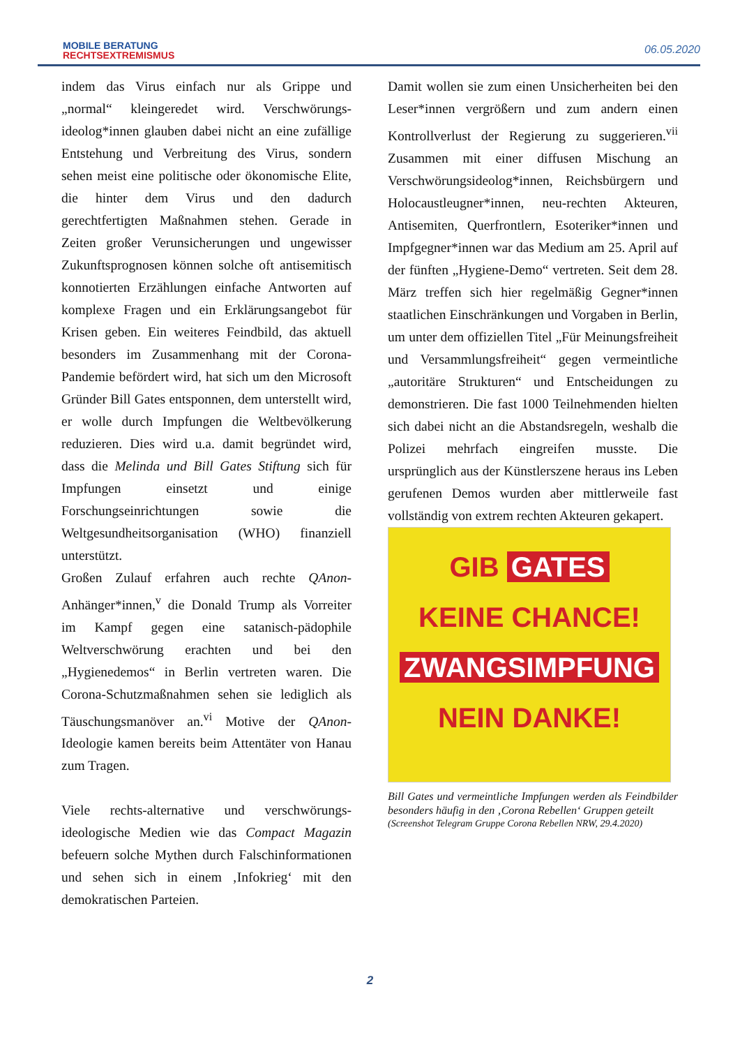MOBILE BERATUNG
RECHTSEXTREMISMUS
06.05.2020
indem das Virus einfach nur als Grippe und „normal“ kleingeredet wird. Verschwörungs-ideolog*innen glauben dabei nicht an eine zufällige Entstehung und Verbreitung des Virus, sondern sehen meist eine politische oder ökonomische Elite, die hinter dem Virus und den dadurch gerechtfertigten Maßnahmen stehen. Gerade in Zeiten großer Verunsicherungen und ungewisser Zukunftsprognosen können solche oft antisemitisch konnotierten Erzählungen einfache Antworten auf komplexe Fragen und ein Erklärungsangebot für Krisen geben. Ein weiteres Feindbild, das aktuell besonders im Zusammenhang mit der Corona-Pandemie befördert wird, hat sich um den Microsoft Gründer Bill Gates entsponnen, dem unterstellt wird, er wolle durch Impfungen die Weltbevölkerung reduzieren. Dies wird u.a. damit begründet wird, dass die Melinda und Bill Gates Stiftung sich für Impfungen einsetzt und einige Forschungseinrichtungen sowie die Weltgesundheitsorganisation (WHO) finanziell unterstützt.
Großen Zulauf erfahren auch rechte QAnon-Anhänger*innen,<sup>v</sup> die Donald Trump als Vorreiter im Kampf gegen eine satanisch-pädophile Weltverschwörung erachten und bei den „Hygienedemos“ in Berlin vertreten waren. Die Corona-Schutzmaßnahmen sehen sie lediglich als Täuschungsmanöver an.<sup>vi</sup> Motive der QAnon-Ideologie kamen bereits beim Attentäter von Hanau zum Tragen.
Viele rechts-alternative und verschwörungs-ideologische Medien wie das Compact Magazin befeuern solche Mythen durch Falschinformationen und sehen sich in einem ‚Infokrieg‘ mit den demokratischen Parteien.
Damit wollen sie zum einen Unsicherheiten bei den Leser*innen vergrößern und zum andern einen Kontrollverlust der Regierung zu suggerieren.<sup>vii</sup> Zusammen mit einer diffusen Mischung an Verschwörungsideolog*innen, Reichsbürgern und Holocaustleugner*innen, neu-rechten Akteuren, Antisemiten, Querfrontlern, Esoteriker*innen und Impfgegner*innen war das Medium am 25. April auf der fünften „Hygiene-Demo“ vertreten. Seit dem 28. März treffen sich hier regelmäßig Gegner*innen staatlichen Einschränkungen und Vorgaben in Berlin, um unter dem offiziellen Titel „Für Meinungsfreiheit und Versammlungsfreiheit“ gegen vermeintliche „autoritäre Strukturen“ und Entscheidungen zu demonstrieren. Die fast 1000 Teilnehmenden hielten sich dabei nicht an die Abstandsregeln, weshalb die Polizei mehrfach eingreifen musste. Die ursprünglich aus der Künstlerszene heraus ins Leben gerufenen Demos wurden aber mittlerweile fast vollständig von extrem rechten Akteuren gekapert.
GIB GATES
KEINE CHANCE!
ZWANGSIMPFUNG
NEIN DANKE!
Bill Gates und vermeintliche Impfungen werden als Feindbilder besonders häufig in den ‚Corona Rebellen‘ Gruppen geteilt
(Screenshot Telegram Gruppe Corona Rebellen NRW, 29.4.2020)
2